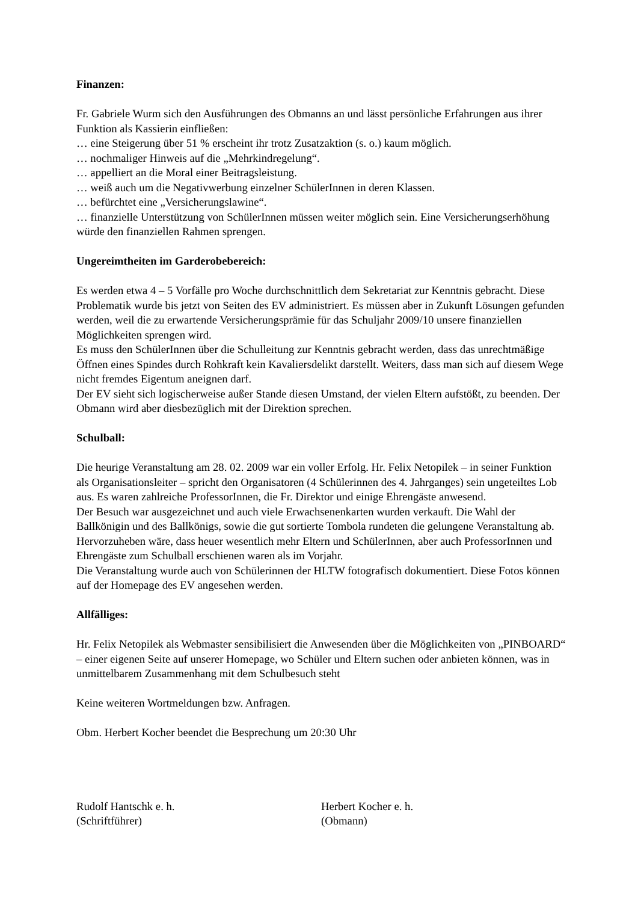Finanzen:
Fr. Gabriele Wurm sich den Ausführungen des Obmanns an und lässt persönliche Erfahrungen aus ihrer Funktion als Kassierin einfließen:
… eine Steigerung über 51 % erscheint ihr trotz Zusatzaktion (s. o.) kaum möglich.
… nochmaliger Hinweis auf die „Mehrkindregelung“.
… appelliert an die Moral einer Beitragsleistung.
… weiß auch um die Negativwerbung einzelner SchülerInnen in deren Klassen.
… befürchtet eine „Versicherungslawine“.
… finanzielle Unterstützung von SchülerInnen müssen weiter möglich sein. Eine Versicherungserhöhung würde den finanziellen Rahmen sprengen.
Ungereimtheiten im Garderobebereich:
Es werden etwa 4 – 5 Vorfälle pro Woche durchschnittlich dem Sekretariat zur Kenntnis gebracht. Diese Problematik wurde bis jetzt von Seiten des EV administriert. Es müssen aber in Zukunft Lösungen gefunden werden, weil die zu erwartende Versicherungsprämie für das Schuljahr 2009/10 unsere finanziellen Möglichkeiten sprengen wird.
Es muss den SchülerInnen über die Schulleitung zur Kenntnis gebracht werden, dass das unrechtmäßige Öffnen eines Spindes durch Rohkraft kein Kavaliersdelikt darstellt. Weiters, dass man sich auf diesem Wege nicht fremdes Eigentum aneignen darf.
Der EV sieht sich logischerweise außer Stande diesen Umstand, der vielen Eltern aufstößt, zu beenden. Der Obmann wird aber diesbezüglich mit der Direktion sprechen.
Schulball:
Die heurige Veranstaltung am 28. 02. 2009 war ein voller Erfolg. Hr. Felix Netopilek – in seiner Funktion als Organisationsleiter – spricht den Organisatoren (4 Schülerinnen des 4. Jahrganges) sein ungeteiltes Lob aus. Es waren zahlreiche ProfessorInnen, die Fr. Direktor und einige Ehrengäste anwesend.
Der Besuch war ausgezeichnet und auch viele Erwachsenenkarten wurden verkauft. Die Wahl der Ballkönigin und des Ballkönigs, sowie die gut sortierte Tombola rundeten die gelungene Veranstaltung ab. Hervorzuheben wäre, dass heuer wesentlich mehr Eltern und SchülerInnen, aber auch ProfessorInnen und Ehrengäste zum Schulball erschienen waren als im Vorjahr.
Die Veranstaltung wurde auch von Schülerinnen der HLTW fotografisch dokumentiert. Diese Fotos können auf der Homepage des EV angesehen werden.
Allfälliges:
Hr. Felix Netopilek als Webmaster sensibilisiert die Anwesenden über die Möglichkeiten von „PINBOARD“ – einer eigenen Seite auf unserer Homepage, wo Schüler und Eltern suchen oder anbieten können, was in unmittelbarem Zusammenhang mit dem Schulbesuch steht
Keine weiteren Wortmeldungen bzw. Anfragen.
Obm. Herbert Kocher beendet die Besprechung um 20:30 Uhr
Rudolf Hantschk e. h.
(Schriftführer)
Herbert Kocher e. h.
(Obmann)